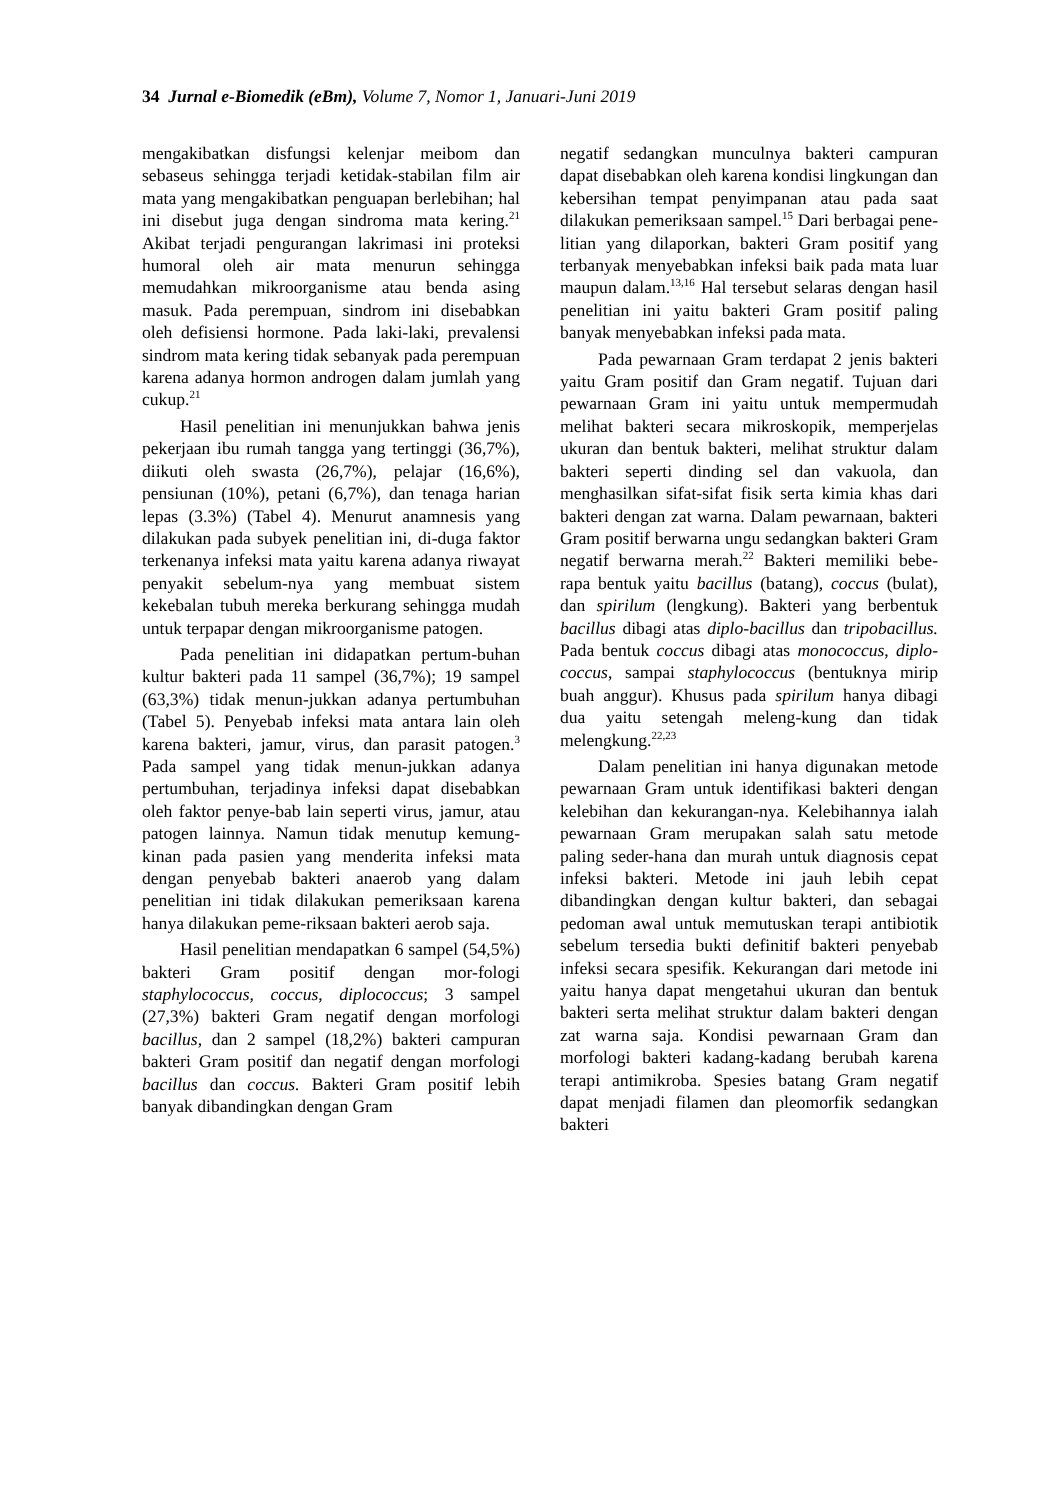34 Jurnal e-Biomedik (eBm), Volume 7, Nomor 1, Januari-Juni 2019
mengakibatkan disfungsi kelenjar meibom dan sebaseus sehingga terjadi ketidak-stabilan film air mata yang mengakibatkan penguapan berlebihan; hal ini disebut juga dengan sindroma mata kering.<sup>21</sup> Akibat terjadi pengurangan lakrimasi ini proteksi humoral oleh air mata menurun sehingga memudahkan mikroorganisme atau benda asing masuk. Pada perempuan, sindrom ini disebabkan oleh defisiensi hormone. Pada laki-laki, prevalensi sindrom mata kering tidak sebanyak pada perempuan karena adanya hormon androgen dalam jumlah yang cukup.<sup>21</sup>
Hasil penelitian ini menunjukkan bahwa jenis pekerjaan ibu rumah tangga yang tertinggi (36,7%), diikuti oleh swasta (26,7%), pelajar (16,6%), pensiunan (10%), petani (6,7%), dan tenaga harian lepas (3.3%) (Tabel 4). Menurut anamnesis yang dilakukan pada subyek penelitian ini, di-duga faktor terkenanya infeksi mata yaitu karena adanya riwayat penyakit sebelum-nya yang membuat sistem kekebalan tubuh mereka berkurang sehingga mudah untuk terpapar dengan mikroorganisme patogen.
Pada penelitian ini didapatkan pertum-buhan kultur bakteri pada 11 sampel (36,7%); 19 sampel (63,3%) tidak menun-jukkan adanya pertumbuhan (Tabel 5). Penyebab infeksi mata antara lain oleh karena bakteri, jamur, virus, dan parasit patogen.<sup>3</sup> Pada sampel yang tidak menun-jukkan adanya pertumbuhan, terjadinya infeksi dapat disebabkan oleh faktor penye-bab lain seperti virus, jamur, atau patogen lainnya. Namun tidak menutup kemung-kinan pada pasien yang menderita infeksi mata dengan penyebab bakteri anaerob yang dalam penelitian ini tidak dilakukan pemeriksaan karena hanya dilakukan peme-riksaan bakteri aerob saja.
Hasil penelitian mendapatkan 6 sampel (54,5%) bakteri Gram positif dengan mor-fologi staphylococcus, coccus, diplococcus; 3 sampel (27,3%) bakteri Gram negatif dengan morfologi bacillus, dan 2 sampel (18,2%) bakteri campuran bakteri Gram positif dan negatif dengan morfologi bacillus dan coccus. Bakteri Gram positif lebih banyak dibandingkan dengan Gram
negatif sedangkan munculnya bakteri campuran dapat disebabkan oleh karena kondisi lingkungan dan kebersihan tempat penyimpanan atau pada saat dilakukan pemeriksaan sampel.<sup>15</sup> Dari berbagai pene-litian yang dilaporkan, bakteri Gram positif yang terbanyak menyebabkan infeksi baik pada mata luar maupun dalam.<sup>13,16</sup> Hal tersebut selaras dengan hasil penelitian ini yaitu bakteri Gram positif paling banyak menyebabkan infeksi pada mata.
Pada pewarnaan Gram terdapat 2 jenis bakteri yaitu Gram positif dan Gram negatif. Tujuan dari pewarnaan Gram ini yaitu untuk mempermudah melihat bakteri secara mikroskopik, memperjelas ukuran dan bentuk bakteri, melihat struktur dalam bakteri seperti dinding sel dan vakuola, dan menghasilkan sifat-sifat fisik serta kimia khas dari bakteri dengan zat warna. Dalam pewarnaan, bakteri Gram positif berwarna ungu sedangkan bakteri Gram negatif berwarna merah.<sup>22</sup> Bakteri memiliki bebe-rapa bentuk yaitu bacillus (batang), coccus (bulat), dan spirilum (lengkung). Bakteri yang berbentuk bacillus dibagi atas diplo-bacillus dan tripobacillus. Pada bentuk coccus dibagi atas monococcus, diplo-coccus, sampai staphylococcus (bentuknya mirip buah anggur). Khusus pada spirilum hanya dibagi dua yaitu setengah meleng-kung dan tidak melengkung.<sup>22,23</sup>
Dalam penelitian ini hanya digunakan metode pewarnaan Gram untuk identifikasi bakteri dengan kelebihan dan kekurangan-nya. Kelebihannya ialah pewarnaan Gram merupakan salah satu metode paling seder-hana dan murah untuk diagnosis cepat infeksi bakteri. Metode ini jauh lebih cepat dibandingkan dengan kultur bakteri, dan sebagai pedoman awal untuk memutuskan terapi antibiotik sebelum tersedia bukti definitif bakteri penyebab infeksi secara spesifik. Kekurangan dari metode ini yaitu hanya dapat mengetahui ukuran dan bentuk bakteri serta melihat struktur dalam bakteri dengan zat warna saja. Kondisi pewarnaan Gram dan morfologi bakteri kadang-kadang berubah karena terapi antimikroba. Spesies batang Gram negatif dapat menjadi filamen dan pleomorfik sedangkan bakteri